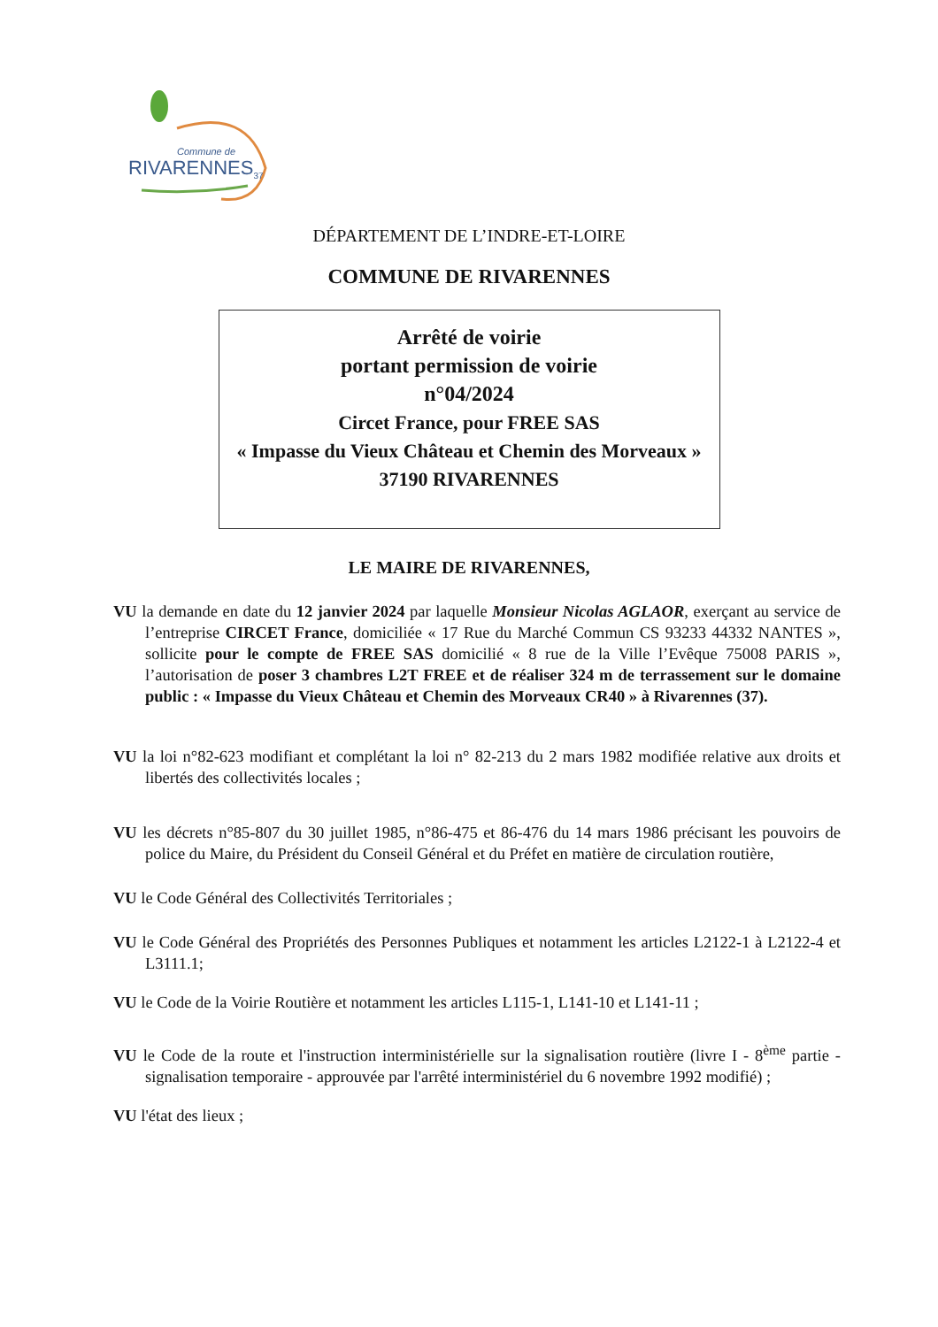Commune de
RIVARENNES<sub>37</sub>
DÉPARTEMENT DE L’INDRE-ET-LOIRE
COMMUNE DE RIVARENNES
Arrêté de voirie
portant permission de voirie
n°04/2024
Circet France, pour FREE SAS
« Impasse du Vieux Château et Chemin des Morveaux » 37190 RIVARENNES
LE MAIRE DE RIVARENNES,
VU la demande en date du 12 janvier 2024 par laquelle Monsieur Nicolas AGLAOR, exerçant au service de l’entreprise CIRCET France, domiciliée « 17 Rue du Marché Commun CS 93233 44332 NANTES », sollicite pour le compte de FREE SAS domicilié « 8 rue de la Ville l’Evêque 75008 PARIS », l’autorisation de poser 3 chambres L2T FREE et de réaliser 324 m de terrassement sur le domaine public : « Impasse du Vieux Château et Chemin des Morveaux CR40 » à Rivarennes (37).
VU la loi n°82-623 modifiant et complétant la loi n° 82-213 du 2 mars 1982 modifiée relative aux droits et libertés des collectivités locales ;
VU les décrets n°85-807 du 30 juillet 1985, n°86-475 et 86-476 du 14 mars 1986 précisant les pouvoirs de police du Maire, du Président du Conseil Général et du Préfet en matière de circulation routière,
VU le Code Général des Collectivités Territoriales ;
VU le Code Général des Propriétés des Personnes Publiques et notamment les articles L2122-1 à L2122-4 et L3111.1;
VU le Code de la Voirie Routière et notamment les articles L115-1, L141-10 et L141-11 ;
VU le Code de la route et l'instruction interministérielle sur la signalisation routière (livre I - 8<sup>ème</sup> partie - signalisation temporaire - approuvée par l'arrêté interministériel du 6 novembre 1992 modifié) ;
VU l'état des lieux ;